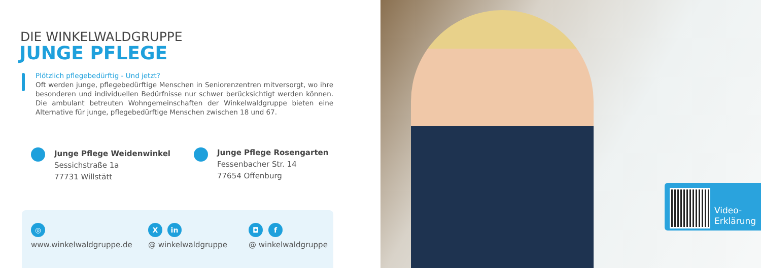DIE WINKELWALDGRUPPE
JUNGE PFLEGE
Plötzlich pflegebedürftig - Und jetzt?
Oft werden junge, pflegebedürftige Menschen in Seniorenzentren mitversorgt, wo ihre besonderen und individuellen Bedürfnisse nur schwer berücksichtigt werden können. Die ambulant betreuten Wohngemeinschaften der Winkelwaldgruppe bieten eine Alternative für junge, pflegebedürftige Menschen zwischen 18 und 67.
Junge Pflege Weidenwinkel
Sessichstraße 1a
77731 Willstätt
Junge Pflege Rosengarten
Fessenbacher Str. 14
77654 Offenburg
◎ X in ◘ f
www.winkelwaldgruppe.de @ winkelwaldgruppe @ winkelwaldgruppe
Video-
Erklärung